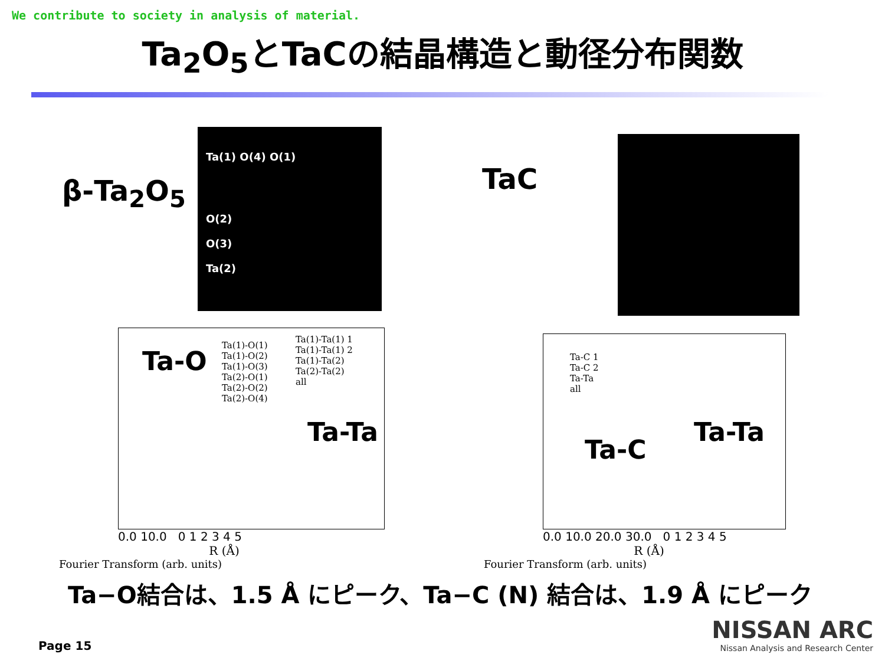We contribute to society in analysis of material.
Ta<sub>2</sub>O<sub>5</sub>とTaCの結晶構造と動径分布関数
β-Ta<sub>2</sub>O<sub>5</sub>
Ta(1) O(4) O(1)
O(2)
O(3)
Ta(2)
TaC
Ta-O
Ta(1)-O(1)
Ta(1)-O(2)
Ta(1)-O(3)
Ta(2)-O(1)
Ta(2)-O(2)
Ta(2)-O(4)
Ta(1)-Ta(1) 1
Ta(1)-Ta(1) 2
Ta(1)-Ta(2)
Ta(2)-Ta(2)
all
Ta-Ta
0.0 10.0 0 1 2 3 4 5
R (Å)
Fourier Transform (arb. units)
Ta-C 1
Ta-C 2
Ta-Ta
all
Ta-C
Ta-Ta
0.0 10.0 20.0 30.0 0 1 2 3 4 5
R (Å)
Fourier Transform (arb. units)
Ta−O結合は、1.5 Å にピーク、Ta−C (N) 結合は、1.9 Å にピーク
Page 15
NISSAN ARC
Nissan Analysis and Research Center